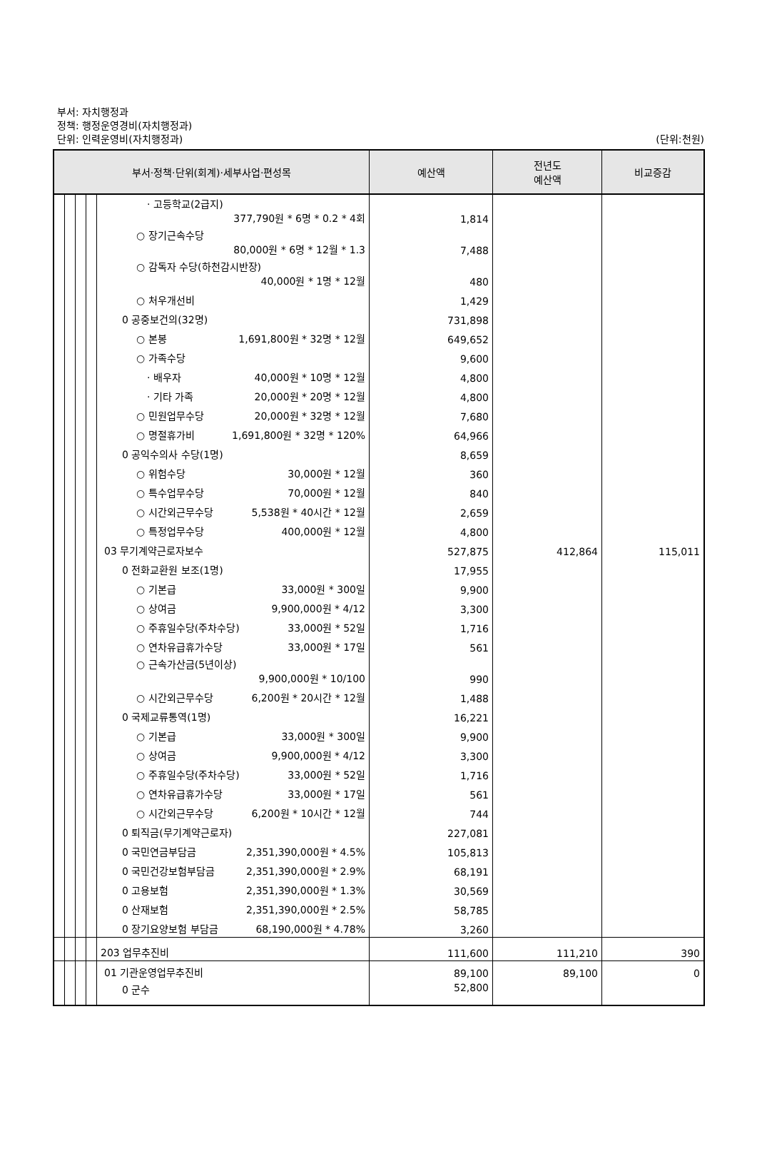부서: 자치행정과
정책: 행정운영경비(자치행정과)
단위: 인력운영비(자치행정과)
(단위:천원)
| 부서·정책·단위(회계)·세부사업·편성목 | | | | | 예산액 | 전년도 예산액 | 비교증감 |
| --- | --- | --- | --- | --- | --- | --- | --- |
| | | | | · 고등학교(2급지) 377,790원 * 6명 * 0.2 * 4회 | 1,814 | | |
| | | | | ○ 장기근속수당 80,000원 * 6명 * 12월 * 1.3 | 7,488 | | |
| | | | | ○ 감독자 수당(하천감시반장) 40,000원 * 1명 * 12월 | 480 | | |
| | | | | ○ 처우개선비 | 1,429 | | |
| | | | | 0 공중보건의(32명) | 731,898 | | |
| | | | | ○ 본봉 1,691,800원 * 32명 * 12월 | 649,652 | | |
| | | | | ○ 가족수당 | 9,600 | | |
| | | | | · 배우자 40,000원 * 10명 * 12월 | 4,800 | | |
| | | | | · 기타 가족 20,000원 * 20명 * 12월 | 4,800 | | |
| | | | | ○ 민원업무수당 20,000원 * 32명 * 12월 | 7,680 | | |
| | | | | ○ 명절휴가비 1,691,800원 * 32명 * 120% | 64,966 | | |
| | | | | 0 공익수의사 수당(1명) | 8,659 | | |
| | | | | ○ 위험수당 30,000원 * 12월 | 360 | | |
| | | | | ○ 특수업무수당 70,000원 * 12월 | 840 | | |
| | | | | ○ 시간외근무수당 5,538원 * 40시간 * 12월 | 2,659 | | |
| | | | | ○ 특정업무수당 400,000원 * 12월 | 4,800 | | |
| | | | | 03 무기계약근로자보수 | 527,875 | 412,864 | 115,011 |
| | | | | 0 전화교환원 보조(1명) | 17,955 | | |
| | | | | ○ 기본급 33,000원 * 300일 | 9,900 | | |
| | | | | ○ 상여금 9,900,000원 * 4/12 | 3,300 | | |
| | | | | ○ 주휴일수당(주차수당) 33,000원 * 52일 | 1,716 | | |
| | | | | ○ 연차유급휴가수당 33,000원 * 17일 | 561 | | |
| | | | | ○ 근속가산금(5년이상) 9,900,000원 * 10/100 | 990 | | |
| | | | | ○ 시간외근무수당 6,200원 * 20시간 * 12월 | 1,488 | | |
| | | | | 0 국제교류통역(1명) | 16,221 | | |
| | | | | ○ 기본급 33,000원 * 300일 | 9,900 | | |
| | | | | ○ 상여금 9,900,000원 * 4/12 | 3,300 | | |
| | | | | ○ 주휴일수당(주차수당) 33,000원 * 52일 | 1,716 | | |
| | | | | ○ 연차유급휴가수당 33,000원 * 17일 | 561 | | |
| | | | | ○ 시간외근무수당 6,200원 * 10시간 * 12월 | 744 | | |
| | | | | 0 퇴직금(무기계약근로자) | 227,081 | | |
| | | | | 0 국민연금부담금 2,351,390,000원 * 4.5% | 105,813 | | |
| | | | | 0 국민건강보험부담금 2,351,390,000원 * 2.9% | 68,191 | | |
| | | | | 0 고용보험 2,351,390,000원 * 1.3% | 30,569 | | |
| | | | | 0 산재보험 2,351,390,000원 * 2.5% | 58,785 | | |
| | | | | 0 장기요양보험 부담금 68,190,000원 * 4.78% | 3,260 | | |
| | | | | 203 업무추진비 | 111,600 | 111,210 | 390 |
| | | | | 01 기관운영업무추진비 | 89,100 | 89,100 | 0 |
| | | | | 0 군수 | 52,800 | | |